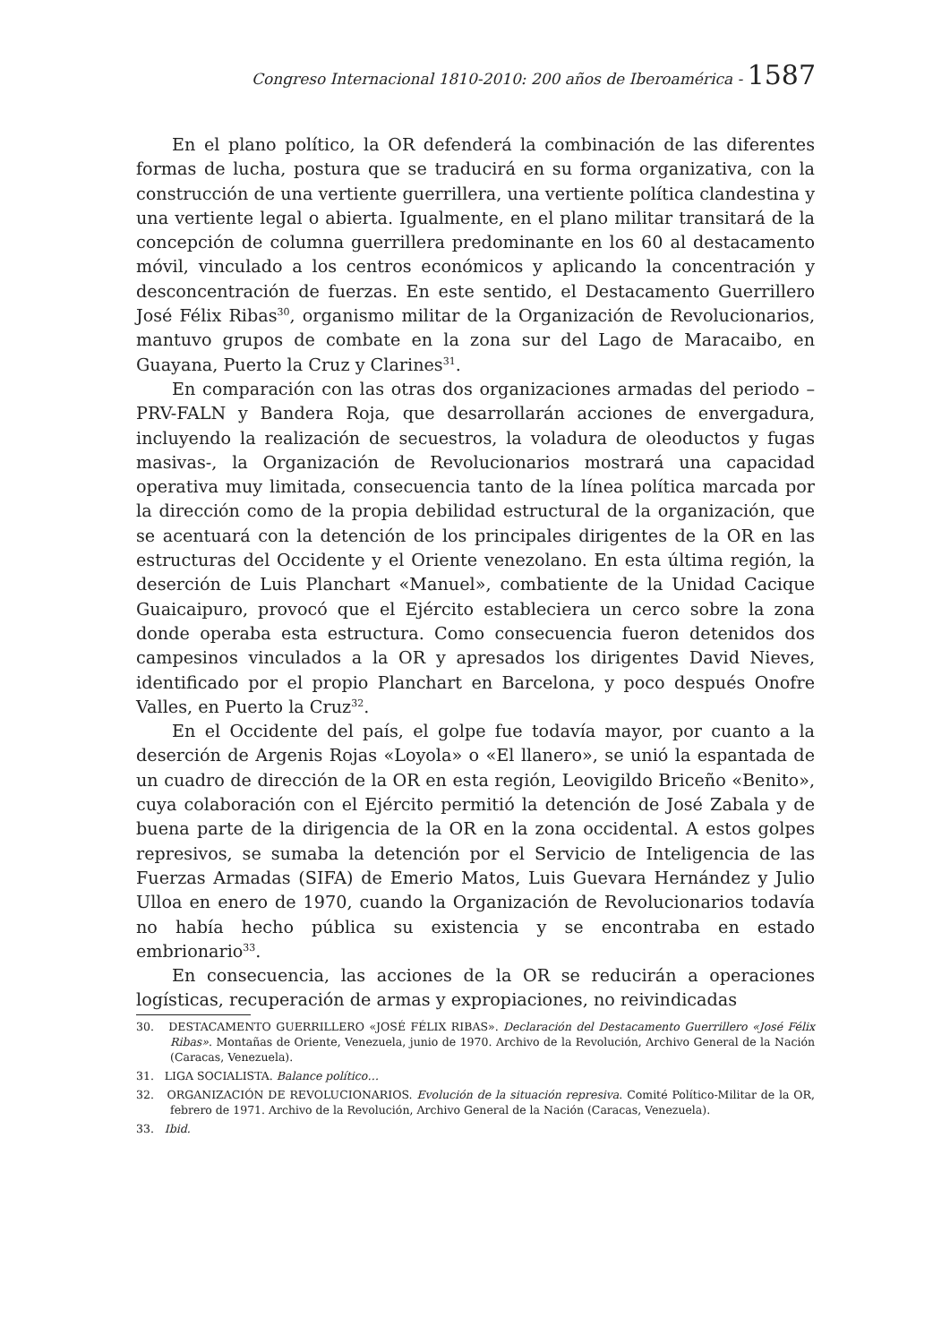Congreso Internacional 1810-2010: 200 años de Iberoamérica - 1587
En el plano político, la OR defenderá la combinación de las diferentes formas de lucha, postura que se traducirá en su forma organizativa, con la construcción de una vertiente guerrillera, una vertiente política clandestina y una vertiente legal o abierta. Igualmente, en el plano militar transitará de la concepción de columna guerrillera predominante en los 60 al destacamento móvil, vinculado a los centros económicos y aplicando la concentración y desconcentración de fuerzas. En este sentido, el Destacamento Guerrillero José Félix Ribas<sup>30</sup>, organismo militar de la Organización de Revolucionarios, mantuvo grupos de combate en la zona sur del Lago de Maracaibo, en Guayana, Puerto la Cruz y Clarines<sup>31</sup>.
En comparación con las otras dos organizaciones armadas del periodo –PRV-FALN y Bandera Roja, que desarrollarán acciones de envergadura, incluyendo la realización de secuestros, la voladura de oleoductos y fugas masivas-, la Organización de Revolucionarios mostrará una capacidad operativa muy limitada, consecuencia tanto de la línea política marcada por la dirección como de la propia debilidad estructural de la organización, que se acentuará con la detención de los principales dirigentes de la OR en las estructuras del Occidente y el Oriente venezolano. En esta última región, la deserción de Luis Planchart «Manuel», combatiente de la Unidad Cacique Guaicaipuro, provocó que el Ejército estableciera un cerco sobre la zona donde operaba esta estructura. Como consecuencia fueron detenidos dos campesinos vinculados a la OR y apresados los dirigentes David Nieves, identificado por el propio Planchart en Barcelona, y poco después Onofre Valles, en Puerto la Cruz<sup>32</sup>.
En el Occidente del país, el golpe fue todavía mayor, por cuanto a la deserción de Argenis Rojas «Loyola» o «El llanero», se unió la espantada de un cuadro de dirección de la OR en esta región, Leovigildo Briceño «Benito», cuya colaboración con el Ejército permitió la detención de José Zabala y de buena parte de la dirigencia de la OR en la zona occidental. A estos golpes represivos, se sumaba la detención por el Servicio de Inteligencia de las Fuerzas Armadas (SIFA) de Emerio Matos, Luis Guevara Hernández y Julio Ulloa en enero de 1970, cuando la Organización de Revolucionarios todavía no había hecho pública su existencia y se encontraba en estado embrionario<sup>33</sup>.
En consecuencia, las acciones de la OR se reducirán a operaciones logísticas, recuperación de armas y expropiaciones, no reivindicadas
30. DESTACAMENTO GUERRILLERO «JOSÉ FÉLIX RIBAS». Declaración del Destacamento Guerrillero «José Félix Ribas». Montañas de Oriente, Venezuela, junio de 1970. Archivo de la Revolución, Archivo General de la Nación (Caracas, Venezuela).
31. LIGA SOCIALISTA. Balance político…
32. ORGANIZACIÓN DE REVOLUCIONARIOS. Evolución de la situación represiva. Comité Político-Militar de la OR, febrero de 1971. Archivo de la Revolución, Archivo General de la Nación (Caracas, Venezuela).
33. Ibid.